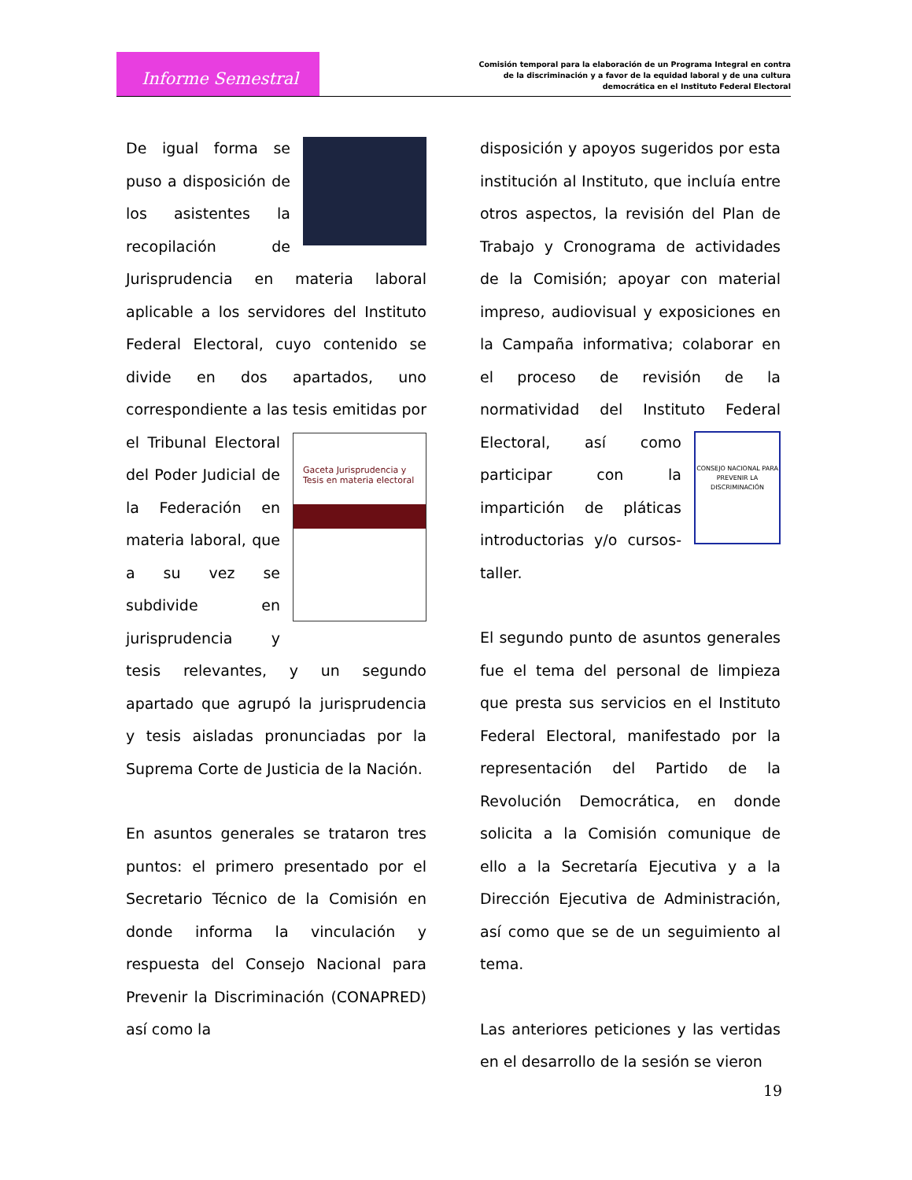Informe Semestral
Comisión temporal para la elaboración de un Programa Integral en contra de la discriminación y a favor de la equidad laboral y de una cultura democrática en el Instituto Federal Electoral
De igual forma se puso a disposición de los asistentes la recopilación de Jurisprudencia en materia laboral aplicable a los servidores del Instituto Federal Electoral, cuyo contenido se divide en dos apartados, uno correspondiente a las tesis emitidas por
Gaceta Jurisprudencia y Tesis en materia electoral
el Tribunal Electoral del Poder Judicial de la Federación en materia laboral, que a su vez se subdivide en jurisprudencia y tesis relevantes, y un segundo apartado que agrupó la jurisprudencia y tesis aisladas pronunciadas por la Suprema Corte de Justicia de la Nación.
En asuntos generales se trataron tres puntos: el primero presentado por el Secretario Técnico de la Comisión en donde informa la vinculación y respuesta del Consejo Nacional para Prevenir la Discriminación (CONAPRED) así como la
disposición y apoyos sugeridos por esta institución al Instituto, que incluía entre otros aspectos, la revisión del Plan de Trabajo y Cronograma de actividades de la Comisión; apoyar con material impreso, audiovisual y exposiciones en la Campaña informativa; colaborar en el proceso de revisión de la normatividad del Instituto Federal
CONSEJO NACIONAL PARA PREVENIR LA DISCRIMINACIÓN
Electoral, así como participar con la impartición de pláticas introductorias y/o cursos-taller.
El segundo punto de asuntos generales fue el tema del personal de limpieza que presta sus servicios en el Instituto Federal Electoral, manifestado por la representación del Partido de la Revolución Democrática, en donde solicita a la Comisión comunique de ello a la Secretaría Ejecutiva y a la Dirección Ejecutiva de Administración, así como que se de un seguimiento al tema.
Las anteriores peticiones y las vertidas en el desarrollo de la sesión se vieron
19